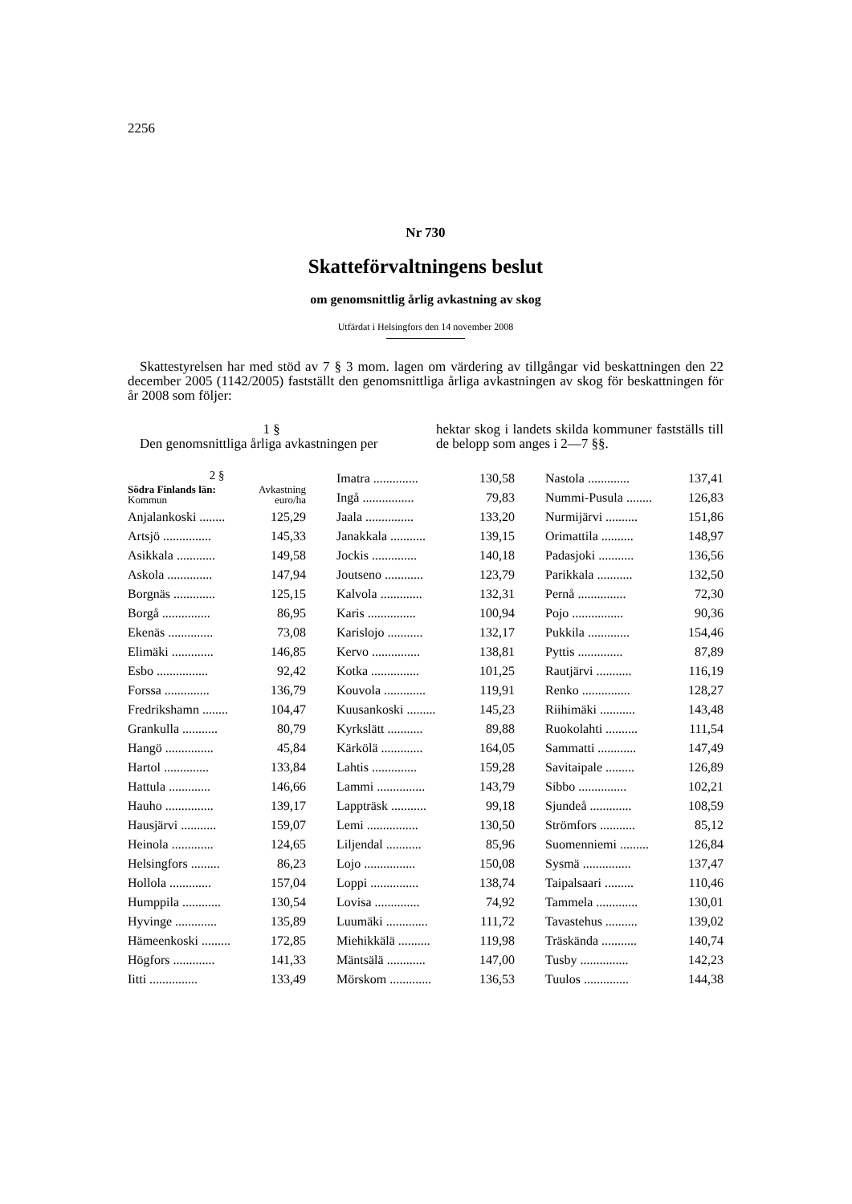2256
Nr 730
Skatteförvaltningens beslut
om genomsnittlig årlig avkastning av skog
Utfärdat i Helsingfors den 14 november 2008
Skattestyrelsen har med stöd av 7 § 3 mom. lagen om värdering av tillgångar vid beskattningen den 22 december 2005 (1142/2005) fastställt den genomsnittliga årliga avkastningen av skog för beskattningen för år 2008 som följer:
1 §
Den genomsnittliga årliga avkastningen per
hektar skog i landets skilda kommuner fastställs till de belopp som anges i 2—7 §§.
| 2 § | |
| Södra Finlands län: Kommun | Avkastning euro/ha |
| Anjalankoski ........ | 125,29 |
| Artsjö ............... | 145,33 |
| Asikkala ............ | 149,58 |
| Askola .............. | 147,94 |
| Borgnäs ............. | 125,15 |
| Borgå ............... | 86,95 |
| Ekenäs .............. | 73,08 |
| Elimäki ............. | 146,85 |
| Esbo ................ | 92,42 |
| Forssa .............. | 136,79 |
| Fredrikshamn ........ | 104,47 |
| Grankulla ........... | 80,79 |
| Hangö ............... | 45,84 |
| Hartol .............. | 133,84 |
| Hattula ............. | 146,66 |
| Hauho ............... | 139,17 |
| Hausjärvi ........... | 159,07 |
| Heinola ............. | 124,65 |
| Helsingfors ......... | 86,23 |
| Hollola ............. | 157,04 |
| Humppila ............ | 130,54 |
| Hyvinge ............. | 135,89 |
| Hämeenkoski ......... | 172,85 |
| Högfors ............. | 141,33 |
| Iitti ............... | 133,49 |
| Imatra .............. | 130,58 |
| Ingå ................ | 79,83 |
| Jaala ............... | 133,20 |
| Janakkala ........... | 139,15 |
| Jockis .............. | 140,18 |
| Joutseno ............ | 123,79 |
| Kalvola ............. | 132,31 |
| Karis ............... | 100,94 |
| Karislojo ........... | 132,17 |
| Kervo ............... | 138,81 |
| Kotka ............... | 101,25 |
| Kouvola ............. | 119,91 |
| Kuusankoski ......... | 145,23 |
| Kyrkslätt ........... | 89,88 |
| Kärkölä ............. | 164,05 |
| Lahtis .............. | 159,28 |
| Lammi ............... | 143,79 |
| Lappträsk ........... | 99,18 |
| Lemi ................ | 130,50 |
| Liljendal ........... | 85,96 |
| Lojo ................ | 150,08 |
| Loppi ............... | 138,74 |
| Lovisa .............. | 74,92 |
| Luumäki ............. | 111,72 |
| Miehikkälä .......... | 119,98 |
| Mäntsälä ............ | 147,00 |
| Mörskom ............. | 136,53 |
| Nastola ............. | 137,41 |
| Nummi-Pusula ........ | 126,83 |
| Nurmijärvi .......... | 151,86 |
| Orimattila .......... | 148,97 |
| Padasjoki ........... | 136,56 |
| Parikkala ........... | 132,50 |
| Pernå ............... | 72,30 |
| Pojo ................ | 90,36 |
| Pukkila ............. | 154,46 |
| Pyttis .............. | 87,89 |
| Rautjärvi ........... | 116,19 |
| Renko ............... | 128,27 |
| Riihimäki ........... | 143,48 |
| Ruokolahti .......... | 111,54 |
| Sammatti ............ | 147,49 |
| Savitaipale ......... | 126,89 |
| Sibbo ............... | 102,21 |
| Sjundeå ............. | 108,59 |
| Strömfors ........... | 85,12 |
| Suomenniemi ......... | 126,84 |
| Sysmä ............... | 137,47 |
| Taipalsaari ......... | 110,46 |
| Tammela ............. | 130,01 |
| Tavastehus .......... | 139,02 |
| Träskända ........... | 140,74 |
| Tusby ............... | 142,23 |
| Tuulos .............. | 144,38 |